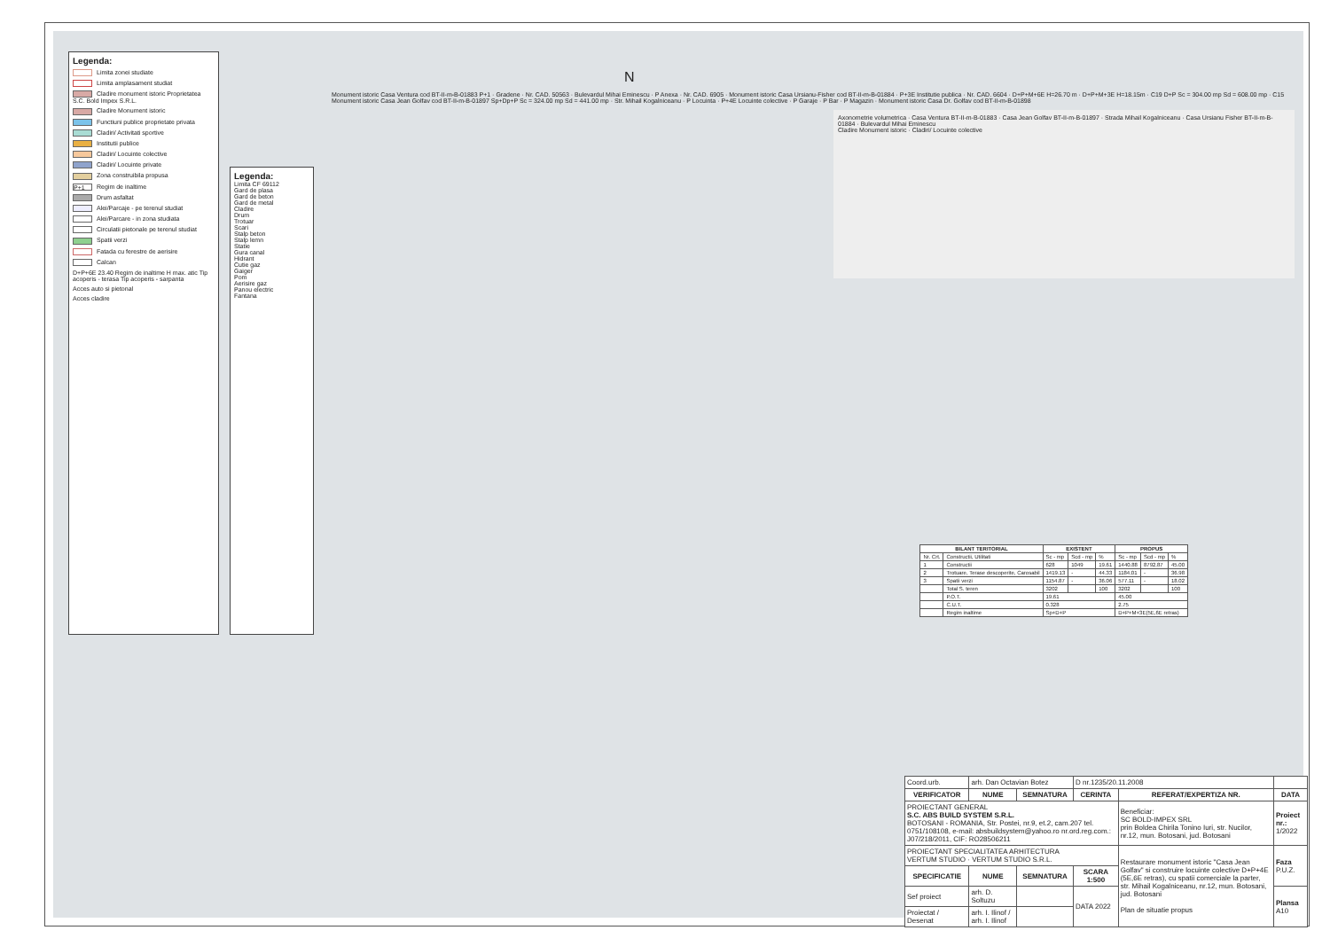Legenda:
Limita zonei studiate
Limita amplasament studiat
Cladire monument istoric Proprietatea S.C. Bold Impex S.R.L.
Cladire Monument istoric
Functiuni publice proprietate privata
Cladiri/ Activitati sportive
Institutii publice
Cladiri/ Locuinte colective
Cladiri/ Locuinte private
Zona construibila propusa
P+1 Regim de inaltime
Drum asfaltat
Alei/Parcaje - pe terenul studiat
Alei/Parcare - in zona studiata
Circulatii pietonale pe terenul studiat
Spatii verzi
Fatada cu ferestre de aerisire
Calcan
D+P+6E 23.40 Regim de inaltime H max. atic Tip acoperis - terasa Tip acoperis - sarpanta
Acces auto si pietonal
Acces cladire
Legenda:
Limita CF 69112
Gard de plasa
Gard de beton
Gard de metal
Cladire
Drum
Trotuar
Scari
Stalp beton
Stalp lemn
Statie
Gura canal
Hidrant
Cutie gaz
Gaiger
Pom
Aerisire gaz
Panou electric
Fantana
N
Monument istoric Casa Ventura cod BT-II-m-B-01883 P+1 · Gradene · Nr. CAD. 50563 · Bulevardul Mihai Eminescu · P Anexa · Nr. CAD. 6905 · Monument istoric Casa Ursianu-Fisher cod BT-II-m-B-01884 · P+3E Institutie publica · Nr. CAD. 6604 · D+P+M+6E H=26.70 m · D+P+M+3E H=18.15m · C19 D+P Sc = 304.00 mp Sd = 608.00 mp · C15 Monument istoric Casa Jean Golfav cod BT-II-m-B-01897 Sp+Dp+P Sc = 324.00 mp Sd = 441.00 mp · Str. Mihail Kogalniceanu · P Locuinta · P+4E Locuinte colective · P Garaje · P Bar · P Magazin · Monument istoric Casa Dr. Golfav cod BT-II-m-B-01898
Axonometrie volumetrica · Casa Ventura BT-II-m-B-01883 · Casa Jean Golfav BT-II-m-B-01897 · Strada Mihail Kogalniceanu · Casa Ursianu Fisher BT-II-m-B-01884 · Bulevardul Mihai Eminescu
Cladire Monument istoric · Cladiri/ Locuinte colective
| BILANT TERITORIAL | | EXISTENT | | | PROPUS | | |
| --- | --- | --- | --- | --- | --- | --- | --- |
| Nr. Crt. | Constructii, Utilitati | Sc - mp | Scd - mp | % | Sc - mp | Scd - mp | % |
| 1 | Constructii | 628 | 1049 | 19.61 | 1440.88 | 8792.87 | 45.00 |
| 2 | Trotuare, Terase descoperite, Carosabil | 1419.13 | - | 44.33 | 1184.01 | - | 36.98 |
| 3 | Spatii verzi | 1154.87 | - | 36.06 | 577.11 | - | 18.02 |
| | Total S. teren | 3202 | | 100 | 3202 | | 100 |
| | P.O.T. | 19.61 | | | 45.00 | | |
| | C.U.T. | 0.328 | | | 2.75 | | |
| | Regim inaltime | Sp+D+P | | | D+P+M+3E(5E,6E retras) | | |
| Coord.urb. | arh. Dan Octavian Botez | | D nr.1235/20.11.2008 | | |
| VERIFICATOR | NUME | SEMNATURA | CERINTA | REFERAT/EXPERTIZA NR. | DATA |
| PROIECTANT GENERAL S.C. ABS BUILD SYSTEM S.R.L. BOTOSANI - ROMANIA, Str. Postei, nr.9, et.2, cam.207 tel. 0751/108108, e-mail: absbuildsystem@yahoo.ro nr.ord.reg.com.: J07/218/2011, CIF: RO28506211 | | | | Beneficiar: SC BOLD-IMPEX SRL prin Boldea Chirila Tonino Iuri, str. Nucilor, nr.12, mun. Botosani, jud. Botosani | Proiect nr.: 1/2022 |
| PROIECTANT SPECIALITATEA ARHITECTURA VERTUM STUDIO · VERTUM STUDIO S.R.L. | | | | Restaurare monument istoric "Casa Jean Golfav" si construire locuinte colective D+P+4E (5E,6E retras), cu spatii comerciale la parter, str. Mihail Kogalniceanu, nr.12, mun. Botosani, jud. Botosani Plan de situatie propus | Faza P.U.Z. |
| SPECIFICATIE | NUME | SEMNATURA | SCARA 1:500 | | |
| Sef proiect | arh. D. Soltuzu | | DATA 2022 | | Plansa A10 |
| Proiectat / Desenat | arh. I. Ilinof / arh. I. Ilinof | | | | |